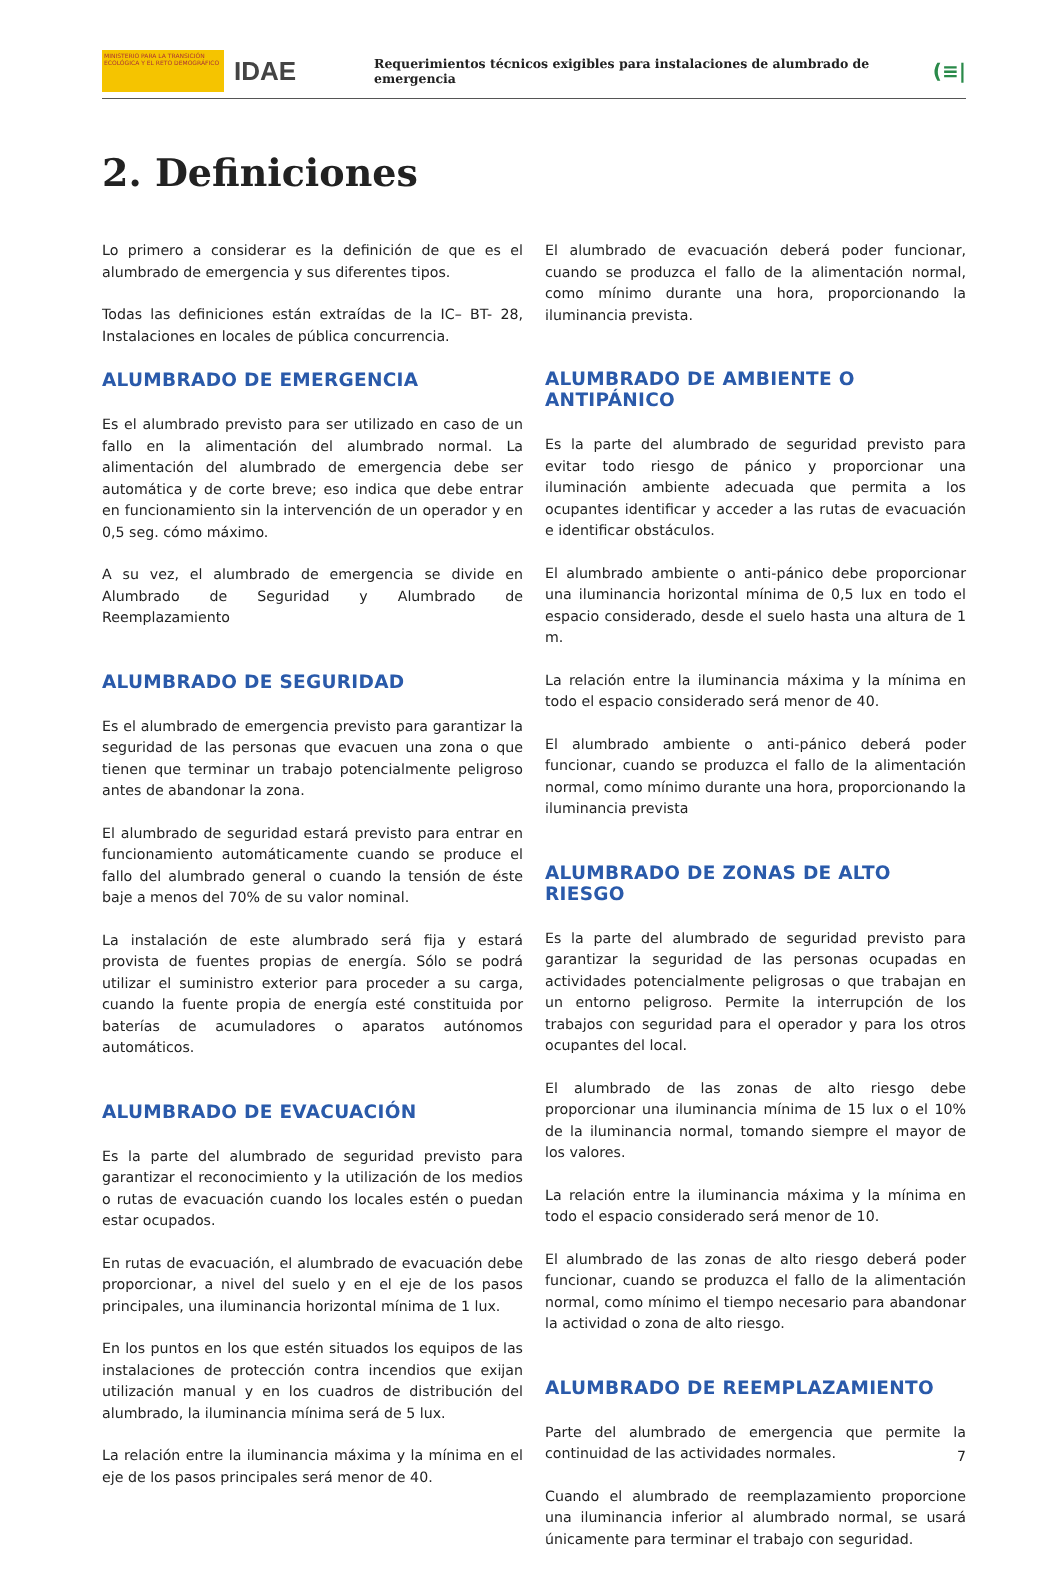MINISTERIO PARA LA TRANSICIÓN ECOLÓGICA Y EL RETO DEMOGRÁFICO
IDAE
Requerimientos técnicos exigibles para instalaciones de alumbrado de emergencia
(≡|
2. Definiciones
Lo primero a considerar es la definición de que es el alumbrado de emergencia y sus diferentes tipos.
Todas las definiciones están extraídas de la IC– BT- 28, Instalaciones en locales de pública concurrencia.
ALUMBRADO DE EMERGENCIA
Es el alumbrado previsto para ser utilizado en caso de un fallo en la alimentación del alumbrado normal. La alimentación del alumbrado de emergencia debe ser automática y de corte breve; eso indica que debe entrar en funcionamiento sin la intervención de un operador y en 0,5 seg. cómo máximo.
A su vez, el alumbrado de emergencia se divide en Alumbrado de Seguridad y Alumbrado de Reemplazamiento
ALUMBRADO DE SEGURIDAD
Es el alumbrado de emergencia previsto para garantizar la seguridad de las personas que evacuen una zona o que tienen que terminar un trabajo potencialmente peligroso antes de abandonar la zona.
El alumbrado de seguridad estará previsto para entrar en funcionamiento automáticamente cuando se produce el fallo del alumbrado general o cuando la tensión de éste baje a menos del 70% de su valor nominal.
La instalación de este alumbrado será fija y estará provista de fuentes propias de energía. Sólo se podrá utilizar el suministro exterior para proceder a su carga, cuando la fuente propia de energía esté constituida por baterías de acumuladores o aparatos autónomos automáticos.
ALUMBRADO DE EVACUACIÓN
Es la parte del alumbrado de seguridad previsto para garantizar el reconocimiento y la utilización de los medios o rutas de evacuación cuando los locales estén o puedan estar ocupados.
En rutas de evacuación, el alumbrado de evacuación debe proporcionar, a nivel del suelo y en el eje de los pasos principales, una iluminancia horizontal mínima de 1 lux.
En los puntos en los que estén situados los equipos de las instalaciones de protección contra incendios que exijan utilización manual y en los cuadros de distribución del alumbrado, la iluminancia mínima será de 5 lux.
La relación entre la iluminancia máxima y la mínima en el eje de los pasos principales será menor de 40.
El alumbrado de evacuación deberá poder funcionar, cuando se produzca el fallo de la alimentación normal, como mínimo durante una hora, proporcionando la iluminancia prevista.
ALUMBRADO DE AMBIENTE O ANTIPÁNICO
Es la parte del alumbrado de seguridad previsto para evitar todo riesgo de pánico y proporcionar una iluminación ambiente adecuada que permita a los ocupantes identificar y acceder a las rutas de evacuación e identificar obstáculos.
El alumbrado ambiente o anti-pánico debe proporcionar una iluminancia horizontal mínima de 0,5 lux en todo el espacio considerado, desde el suelo hasta una altura de 1 m.
La relación entre la iluminancia máxima y la mínima en todo el espacio considerado será menor de 40.
El alumbrado ambiente o anti-pánico deberá poder funcionar, cuando se produzca el fallo de la alimentación normal, como mínimo durante una hora, proporcionando la iluminancia prevista
ALUMBRADO DE ZONAS DE ALTO RIESGO
Es la parte del alumbrado de seguridad previsto para garantizar la seguridad de las personas ocupadas en actividades potencialmente peligrosas o que trabajan en un entorno peligroso. Permite la interrupción de los trabajos con seguridad para el operador y para los otros ocupantes del local.
El alumbrado de las zonas de alto riesgo debe proporcionar una iluminancia mínima de 15 lux o el 10% de la iluminancia normal, tomando siempre el mayor de los valores.
La relación entre la iluminancia máxima y la mínima en todo el espacio considerado será menor de 10.
El alumbrado de las zonas de alto riesgo deberá poder funcionar, cuando se produzca el fallo de la alimentación normal, como mínimo el tiempo necesario para abandonar la actividad o zona de alto riesgo.
ALUMBRADO DE REEMPLAZAMIENTO
Parte del alumbrado de emergencia que permite la continuidad de las actividades normales.
Cuando el alumbrado de reemplazamiento proporcione una iluminancia inferior al alumbrado normal, se usará únicamente para terminar el trabajo con seguridad.
7